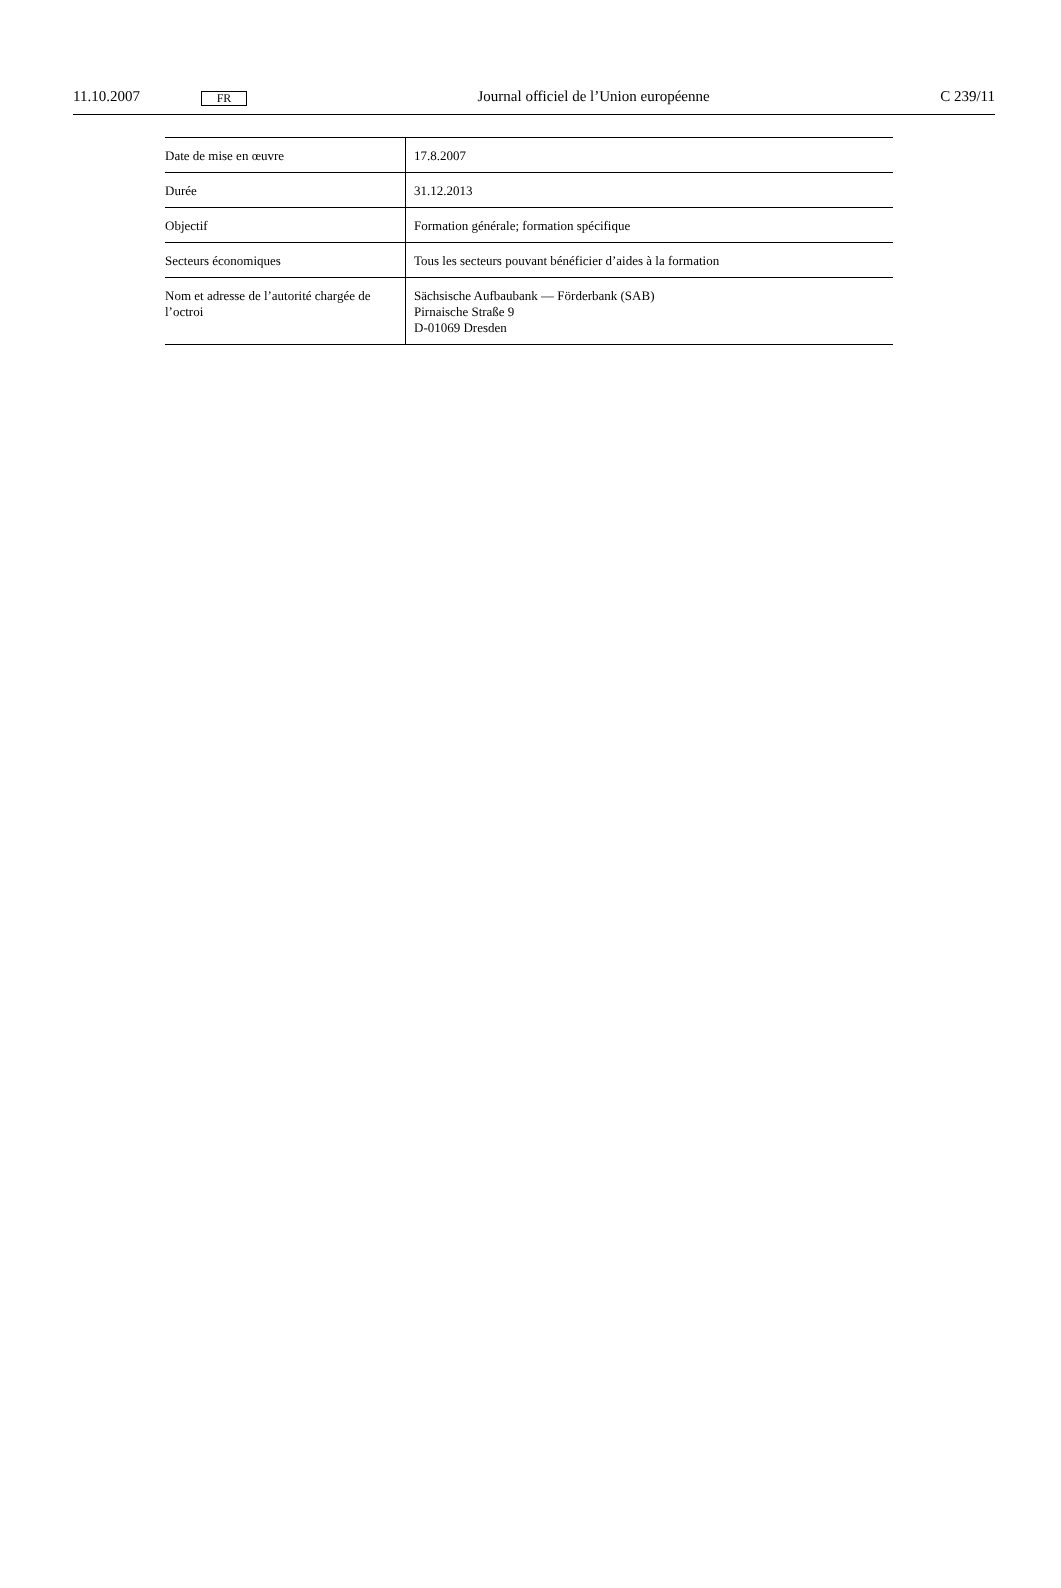11.10.2007 FR Journal officiel de l’Union européenne C 239/11
| Date de mise en œuvre | 17.8.2007 |
| Durée | 31.12.2013 |
| Objectif | Formation générale; formation spécifique |
| Secteurs économiques | Tous les secteurs pouvant bénéficier d’aides à la formation |
| Nom et adresse de l’autorité chargée de l’octroi | Sächsische Aufbaubank — Förderbank (SAB) Pirnaische Straße 9 D-01069 Dresden |